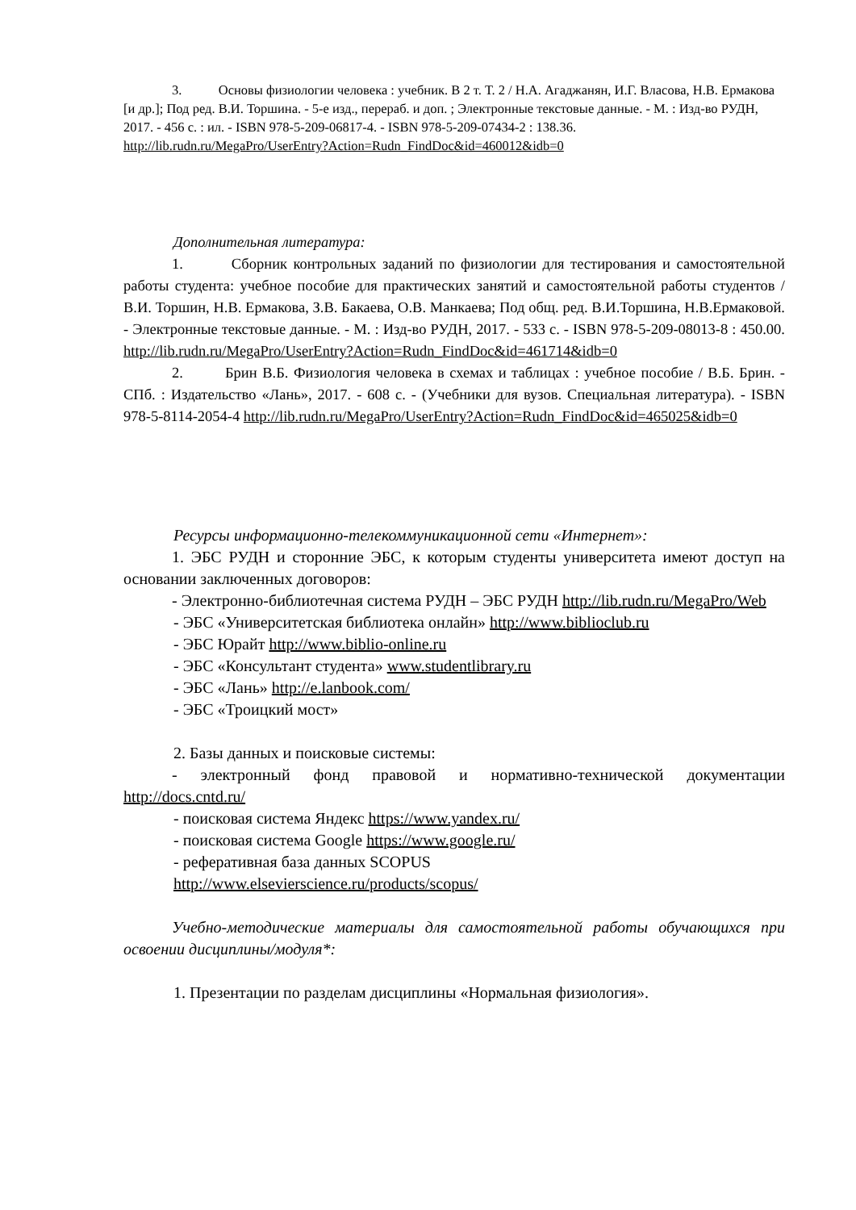3. Основы физиологии человека : учебник. В 2 т. Т. 2 / Н.А. Агаджанян, И.Г. Власова, Н.В. Ермакова [и др.]; Под ред. В.И. Торшина. - 5-е изд., перераб. и доп. ; Электронные текстовые данные. - М. : Изд-во РУДН, 2017. - 456 с. : ил. - ISBN 978-5-209-06817-4. - ISBN 978-5-209-07434-2 : 138.36.
http://lib.rudn.ru/MegaPro/UserEntry?Action=Rudn_FindDoc&id=460012&idb=0
Дополнительная литература:
1. Сборник контрольных заданий по физиологии для тестирования и самостоятельной работы студента: учебное пособие для практических занятий и самостоятельной работы студентов / В.И. Торшин, Н.В. Ермакова, З.В. Бакаева, О.В. Манкаева; Под общ. ред. В.И.Торшина, Н.В.Ермаковой. - Электронные текстовые данные. - М. : Изд-во РУДН, 2017. - 533 с. - ISBN 978-5-209-08013-8 : 450.00. http://lib.rudn.ru/MegaPro/UserEntry?Action=Rudn_FindDoc&id=461714&idb=0
2. Брин В.Б. Физиология человека в схемах и таблицах : учебное пособие / В.Б. Брин. - СПб. : Издательство «Лань», 2017. - 608 с. - (Учебники для вузов. Специальная литература). - ISBN 978-5-8114-2054-4 http://lib.rudn.ru/MegaPro/UserEntry?Action=Rudn_FindDoc&id=465025&idb=0
Ресурсы информационно-телекоммуникационной сети «Интернет»:
1. ЭБС РУДН и сторонние ЭБС, к которым студенты университета имеют доступ на основании заключенных договоров:
- Электронно-библиотечная система РУДН – ЭБС РУДН http://lib.rudn.ru/MegaPro/Web
- ЭБС «Университетская библиотека онлайн» http://www.biblioclub.ru
- ЭБС Юрайт http://www.biblio-online.ru
- ЭБС «Консультант студента» www.studentlibrary.ru
- ЭБС «Лань» http://e.lanbook.com/
- ЭБС «Троицкий мост»
2. Базы данных и поисковые системы:
- электронный фонд правовой и нормативно-технической документации http://docs.cntd.ru/
- поисковая система Яндекс https://www.yandex.ru/
- поисковая система Google https://www.google.ru/
- реферативная база данных SCOPUS
http://www.elsevierscience.ru/products/scopus/
Учебно-методические материалы для самостоятельной работы обучающихся при освоении дисциплины/модуля*:
1. Презентации по разделам дисциплины «Нормальная физиология».